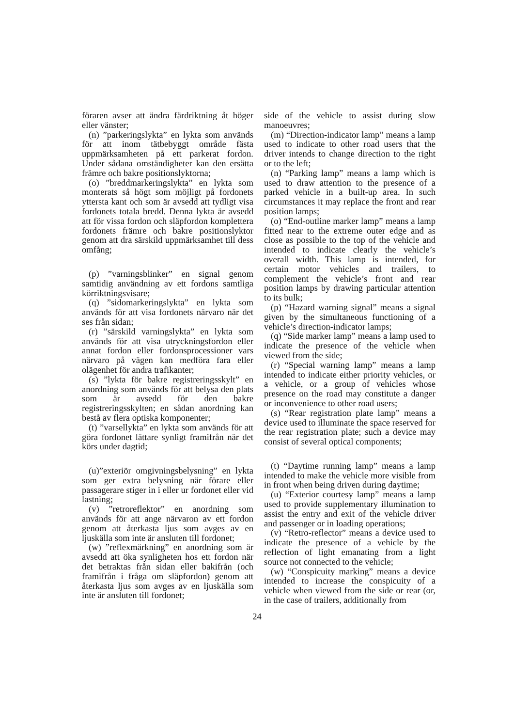föraren avser att ändra färdriktning åt höger eller vänster;
(n) ”parkeringslykta” en lykta som används för att inom tätbebyggt område fästa uppmärksamheten på ett parkerat fordon. Under sådana omständigheter kan den ersätta främre och bakre positionslyktorna;
(o) ”breddmarkeringslykta” en lykta som monterats så högt som möjligt på fordonets yttersta kant och som är avsedd att tydligt visa fordonets totala bredd. Denna lykta är avsedd att för vissa fordon och släpfordon komplettera fordonets främre och bakre positionslyktor genom att dra särskild uppmärksamhet till dess omfång;
(p) ”varningsblinker” en signal genom samtidig användning av ett fordons samtliga körriktningsvisare;
(q) ”sidomarkeringslykta” en lykta som används för att visa fordonets närvaro när det ses från sidan;
(r) ”särskild varningslykta” en lykta som används för att visa utryckningsfordon eller annat fordon eller fordonsprocessioner vars närvaro på vägen kan medföra fara eller olägenhet för andra trafikanter;
(s) ”lykta för bakre registreringsskylt” en anordning som används för att belysa den plats som är avsedd för den bakre registreringsskylten; en sådan anordning kan bestå av flera optiska komponenter;
(t) ”varsellykta” en lykta som används för att göra fordonet lättare synligt framifrån när det körs under dagtid;
(u)”exteriör omgivningsbelysning” en lykta som ger extra belysning när förare eller passagerare stiger in i eller ur fordonet eller vid lastning;
(v) ”retroreflektor” en anordning som används för att ange närvaron av ett fordon genom att återkasta ljus som avges av en ljuskälla som inte är ansluten till fordonet;
(w) ”reflexmärkning” en anordning som är avsedd att öka synligheten hos ett fordon när det betraktas från sidan eller bakifrån (och framifrån i fråga om släpfordon) genom att återkasta ljus som avges av en ljuskälla som inte är ansluten till fordonet;
side of the vehicle to assist during slow manoeuvres;
(m) “Direction-indicator lamp” means a lamp used to indicate to other road users that the driver intends to change direction to the right or to the left;
(n) “Parking lamp” means a lamp which is used to draw attention to the presence of a parked vehicle in a built-up area. In such circumstances it may replace the front and rear position lamps;
(o) “End-outline marker lamp” means a lamp fitted near to the extreme outer edge and as close as possible to the top of the vehicle and intended to indicate clearly the vehicle’s overall width. This lamp is intended, for certain motor vehicles and trailers, to complement the vehicle’s front and rear position lamps by drawing particular attention to its bulk;
(p) “Hazard warning signal” means a signal given by the simultaneous functioning of a vehicle’s direction-indicator lamps;
(q) “Side marker lamp” means a lamp used to indicate the presence of the vehicle when viewed from the side;
(r) “Special warning lamp” means a lamp intended to indicate either priority vehicles, or a vehicle, or a group of vehicles whose presence on the road may constitute a danger or inconvenience to other road users;
(s) “Rear registration plate lamp” means a device used to illuminate the space reserved for the rear registration plate; such a device may consist of several optical components;
(t) “Daytime running lamp” means a lamp intended to make the vehicle more visible from in front when being driven during daytime;
(u) “Exterior courtesy lamp” means a lamp used to provide supplementary illumination to assist the entry and exit of the vehicle driver and passenger or in loading operations;
(v) “Retro-reflector” means a device used to indicate the presence of a vehicle by the reflection of light emanating from a light source not connected to the vehicle;
(w) “Conspicuity marking” means a device intended to increase the conspicuity of a vehicle when viewed from the side or rear (or, in the case of trailers, additionally from
24